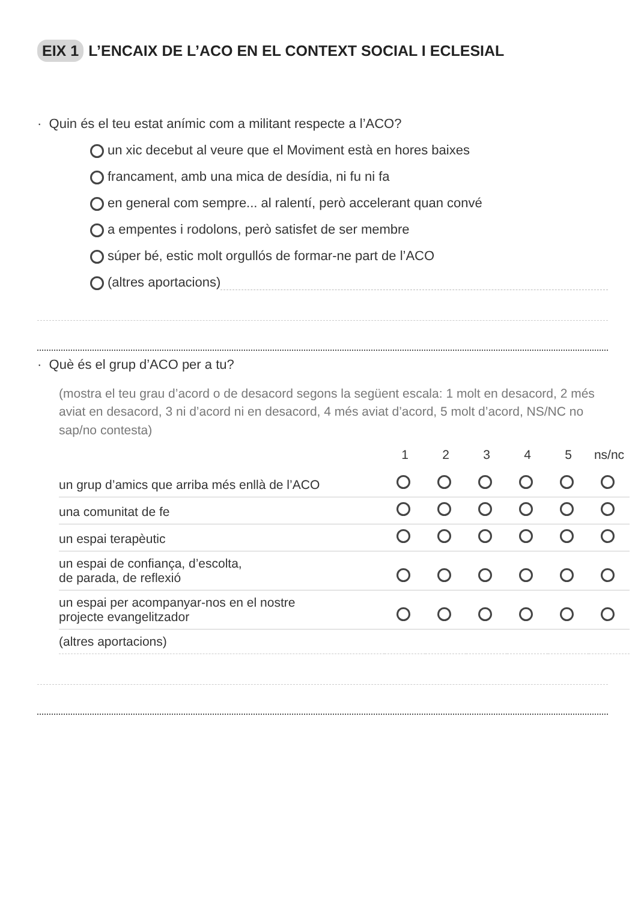EIX 1 L’ENCAIX DE L’ACO EN EL CONTEXT SOCIAL I ECLESIAL
· Quin és el teu estat anímic com a militant respecte a l’ACO?
un xic decebut al veure que el Moviment està en hores baixes
francament, amb una mica de desídia, ni fu ni fa
en general com sempre... al ralentí, però accelerant quan convé
a empentes i rodolons, però satisfet de ser membre
súper bé, estic molt orgullós de formar-ne part de l’ACO
(altres aportacions)
· Què és el grup d’ACO per a tu?
(mostra el teu grau d’acord o de desacord segons la següent escala: 1 molt en desacord, 2 més aviat en desacord, 3 ni d’acord ni en desacord, 4 més aviat d’acord, 5 molt d’acord, NS/NC no sap/no contesta)
| | 1 | 2 | 3 | 4 | 5 | ns/nc |
| --- | --- | --- | --- | --- | --- | --- |
| un grup d’amics que arriba més enllà de l’ACO | | | | | | |
| una comunitat de fe | | | | | | |
| un espai terapèutic | | | | | | |
| un espai de confiança, d’escolta, de parada, de reflexió | | | | | | |
| un espai per acompanyar-nos en el nostre projecte evangelitzador | | | | | | |
| (altres aportacions) | | | | | | |